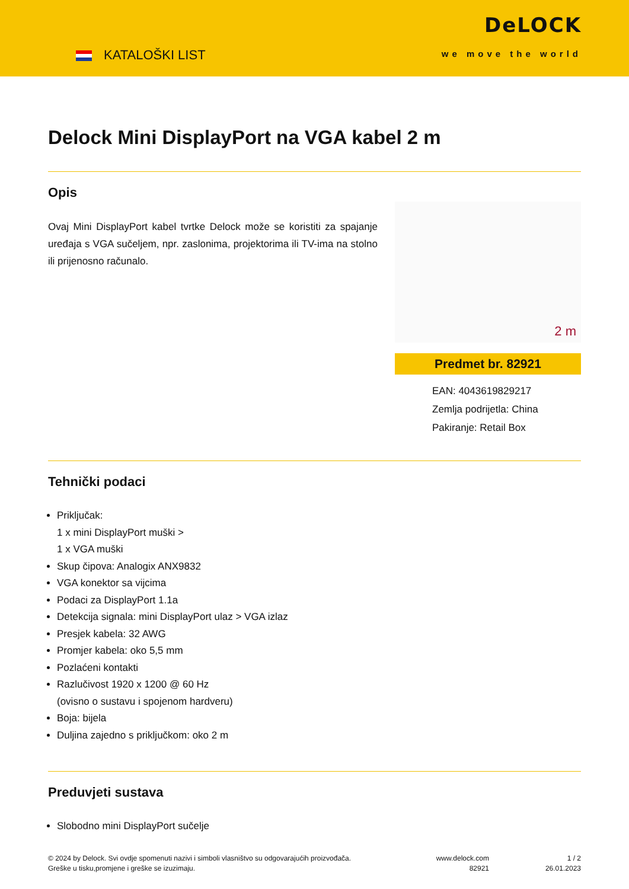KATALOŠKI LIST
DeLOCK
we move the world
Delock Mini DisplayPort na VGA kabel 2 m
Opis
Ovaj Mini DisplayPort kabel tvrtke Delock može se koristiti za spajanje uređaja s VGA sučeljem, npr. zaslonima, projektorima ili TV-ima na stolno ili prijenosno računalo.
2 m
Predmet br. 82921
EAN: 4043619829217
Zemlja podrijetla: China
Pakiranje: Retail Box
Tehnički podaci
Priključak:
1 x mini DisplayPort muški >
1 x VGA muški
Skup čipova: Analogix ANX9832
VGA konektor sa vijcima
Podaci za DisplayPort 1.1a
Detekcija signala: mini DisplayPort ulaz > VGA izlaz
Presjek kabela: 32 AWG
Promjer kabela: oko 5,5 mm
Pozlaćeni kontakti
Razlučivost 1920 x 1200 @ 60 Hz
(ovisno o sustavu i spojenom hardveru)
Boja: bijela
Duljina zajedno s priključkom: oko 2 m
Preduvjeti sustava
Slobodno mini DisplayPort sučelje
© 2024 by Delock. Svi ovdje spomenuti nazivi i simboli vlasništvo su odgovarajućih proizvođača.
Greške u tisku,promjene i greške se izuzimaju.
www.delock.com
82921
1 / 2
26.01.2023